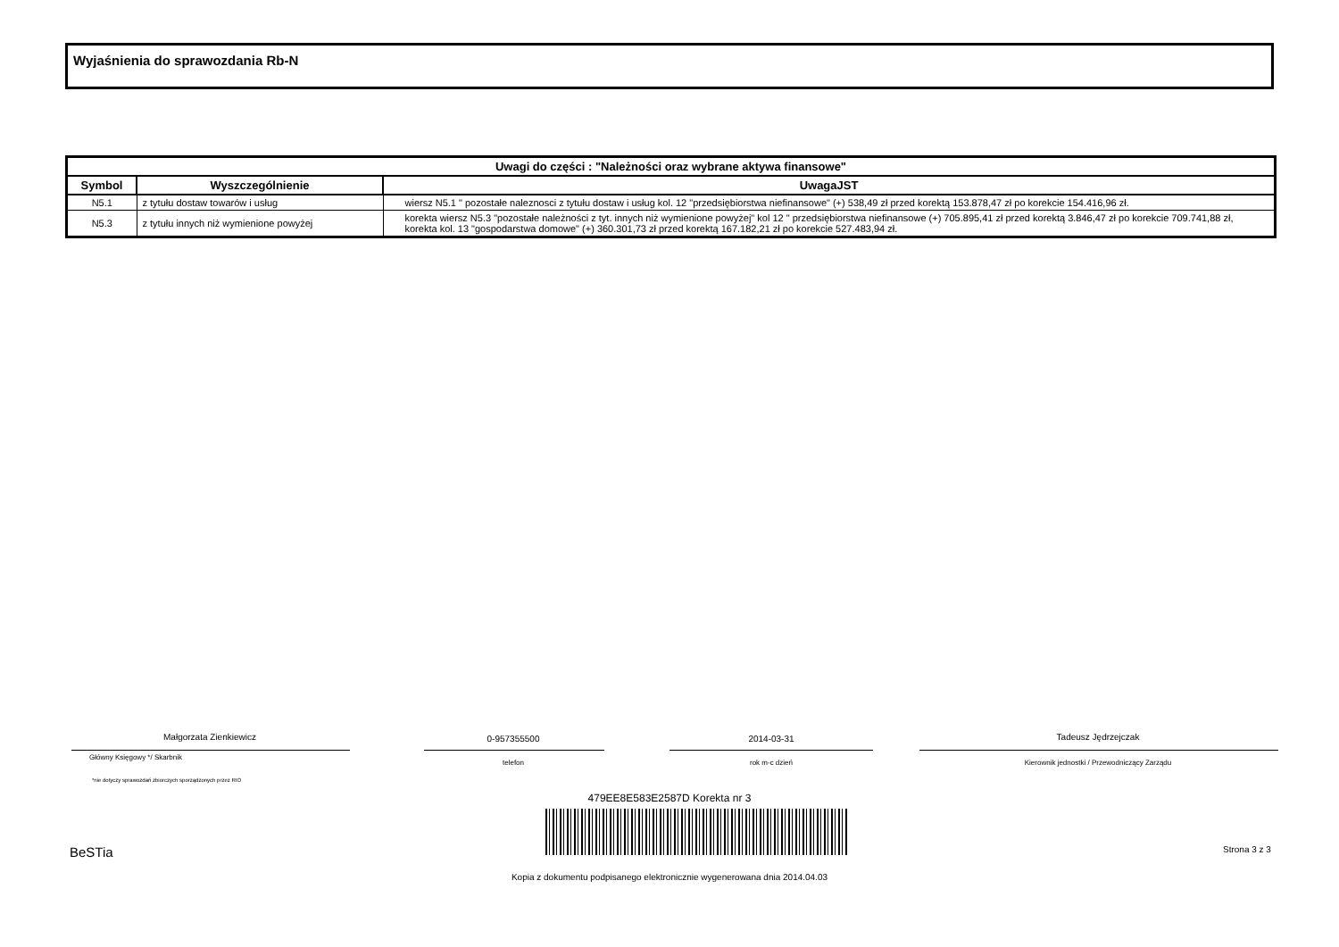Wyjaśnienia do sprawozdania Rb-N
| Uwagi do części : "Należności oraz wybrane aktywa finansowe" | | |
| --- | --- | --- |
| Symbol | Wyszczególnienie | UwagaJST |
| N5.1 | z tytułu dostaw towarów i usług | wiersz N5.1 " pozostałe naleznosci z tytułu dostaw i usług kol. 12 "przedsiębiorstwa niefinansowe" (+) 538,49 zł przed korektą 153.878,47 zł po korekcie 154.416,96 zł. |
| N5.3 | z tytułu innych niż wymienione powyżej | korekta wiersz N5.3 "pozostałe należności z tyt. innych niż wymienione powyżej" kol 12 " przedsiębiorstwa niefinansowe (+) 705.895,41 zł przed korektą 3.846,47 zł po korekcie 709.741,88 zł, korekta kol. 13 "gospodarstwa domowe" (+) 360.301,73 zł przed korektą 167.182,21 zł po korekcie 527.483,94 zł. |
Małgorzata Zienkiewicz 0-957355500 2014-03-31 Tadeusz Jędrzejczak
Główny Księgowy */ Skarbnik
telefon rok m-c dzień Kierownik jednostki / Przewodniczący Zarządu
*nie dotyczy sprawozdań zbiorczych sporządzonych przez RIO
479EE8E583E2587D Korekta nr 3
BeSTia Strona 3 z 3
Kopia z dokumentu podpisanego elektronicznie wygenerowana dnia 2014.04.03